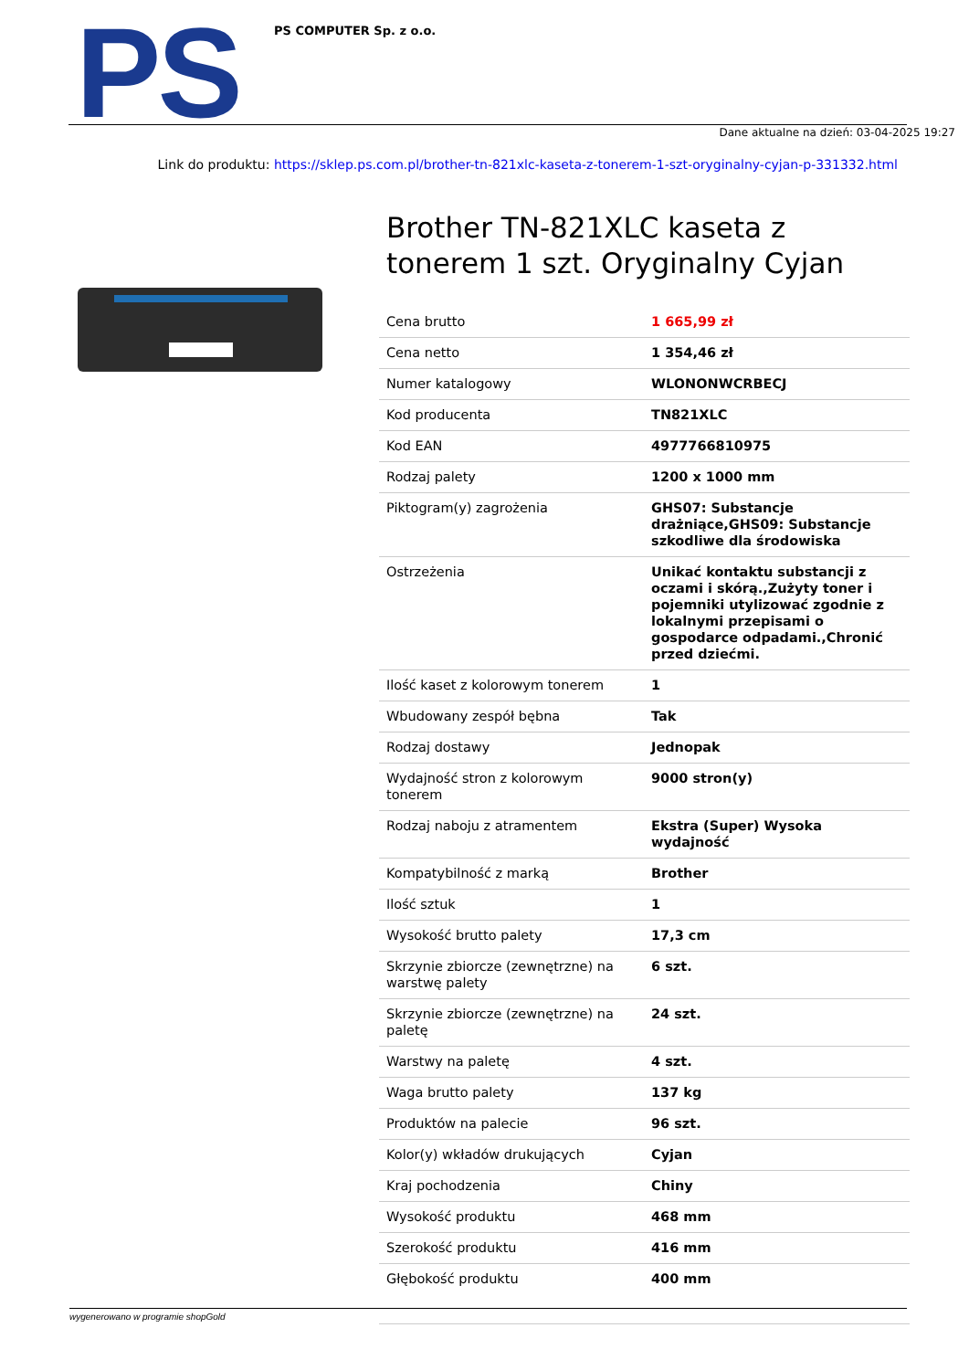PS PS COMPUTER Sp. z o.o.
Dane aktualne na dzień: 03-04-2025 19:27
Link do produktu: https://sklep.ps.com.pl/brother-tn-821xlc-kaseta-z-tonerem-1-szt-oryginalny-cyjan-p-331332.html
Brother TN-821XLC kaseta z tonerem 1 szt. Oryginalny Cyjan
| Cena brutto | 1 665,99 zł |
| Cena netto | 1 354,46 zł |
| Numer katalogowy | WLONONWCRBECJ |
| Kod producenta | TN821XLC |
| Kod EAN | 4977766810975 |
| Rodzaj palety | 1200 x 1000 mm |
| Piktogram(y) zagrożenia | GHS07: Substancje drażniące,GHS09: Substancje szkodliwe dla środowiska |
| Ostrzeżenia | Unikać kontaktu substancji z oczami i skórą.,Zużyty toner i pojemniki utylizować zgodnie z lokalnymi przepisami o gospodarce odpadami.,Chronić przed dziećmi. |
| Ilość kaset z kolorowym tonerem | 1 |
| Wbudowany zespół bębna | Tak |
| Rodzaj dostawy | Jednopak |
| Wydajność stron z kolorowym tonerem | 9000 stron(y) |
| Rodzaj naboju z atramentem | Ekstra (Super) Wysoka wydajność |
| Kompatybilność z marką | Brother |
| Ilość sztuk | 1 |
| Wysokość brutto palety | 17,3 cm |
| Skrzynie zbiorcze (zewnętrzne) na warstwę palety | 6 szt. |
| Skrzynie zbiorcze (zewnętrzne) na paletę | 24 szt. |
| Warstwy na paletę | 4 szt. |
| Waga brutto palety | 137 kg |
| Produktów na palecie | 96 szt. |
| Kolor(y) wkładów drukujących | Cyjan |
| Kraj pochodzenia | Chiny |
| Wysokość produktu | 468 mm |
| Szerokość produktu | 416 mm |
| Głębokość produktu | 400 mm |
wygenerowano w programie shopGold